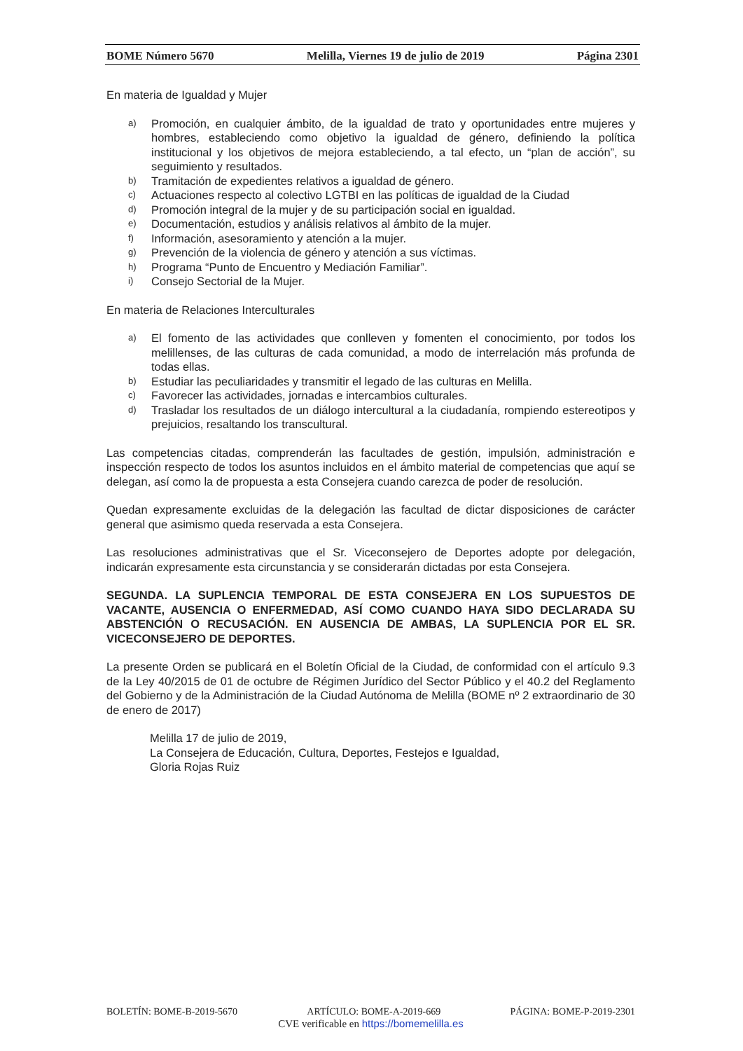BOME Número 5670 Melilla, Viernes 19 de julio de 2019 Página 2301
En materia de Igualdad y Mujer
a) Promoción, en cualquier ámbito, de la igualdad de trato y oportunidades entre mujeres y hombres, estableciendo como objetivo la igualdad de género, definiendo la política institucional y los objetivos de mejora estableciendo, a tal efecto, un “plan de acción”, su seguimiento y resultados.
b) Tramitación de expedientes relativos a igualdad de género.
c) Actuaciones respecto al colectivo LGTBI en las políticas de igualdad de la Ciudad
d) Promoción integral de la mujer y de su participación social en igualdad.
e) Documentación, estudios y análisis relativos al ámbito de la mujer.
f) Información, asesoramiento y atención a la mujer.
g) Prevención de la violencia de género y atención a sus víctimas.
h) Programa “Punto de Encuentro y Mediación Familiar”.
i) Consejo Sectorial de la Mujer.
En materia de Relaciones Interculturales
a) El fomento de las actividades que conlleven y fomenten el conocimiento, por todos los melillenses, de las culturas de cada comunidad, a modo de interrelación más profunda de todas ellas.
b) Estudiar las peculiaridades y transmitir el legado de las culturas en Melilla.
c) Favorecer las actividades, jornadas e intercambios culturales.
d) Trasladar los resultados de un diálogo intercultural a la ciudadanía, rompiendo estereotipos y prejuicios, resaltando los transcultural.
Las competencias citadas, comprenderán las facultades de gestión, impulsión, administración e inspección respecto de todos los asuntos incluidos en el ámbito material de competencias que aquí se delegan, así como la de propuesta a esta Consejera cuando carezca de poder de resolución.
Quedan expresamente excluidas de la delegación las facultad de dictar disposiciones de carácter general que asimismo queda reservada a esta Consejera.
Las resoluciones administrativas que el Sr. Viceconsejero de Deportes adopte por delegación, indicarán expresamente esta circunstancia y se considerarán dictadas por esta Consejera.
SEGUNDA. LA SUPLENCIA TEMPORAL DE ESTA CONSEJERA EN LOS SUPUESTOS DE VACANTE, AUSENCIA O ENFERMEDAD, ASÍ COMO CUANDO HAYA SIDO DECLARADA SU ABSTENCIÓN O RECUSACIÓN. EN AUSENCIA DE AMBAS, LA SUPLENCIA POR EL SR. VICECONSEJERO DE DEPORTES.
La presente Orden se publicará en el Boletín Oficial de la Ciudad, de conformidad con el artículo 9.3 de la Ley 40/2015 de 01 de octubre de Régimen Jurídico del Sector Público y el 40.2 del Reglamento del Gobierno y de la Administración de la Ciudad Autónoma de Melilla (BOME nº 2 extraordinario de 30 de enero de 2017)
Melilla 17 de julio de 2019,
La Consejera de Educación, Cultura, Deportes, Festejos e Igualdad,
Gloria Rojas Ruiz
BOLETÍN: BOME-B-2019-5670 ARTÍCULO: BOME-A-2019-669 PÁGINA: BOME-P-2019-2301
CVE verificable en https://bomemelilla.es